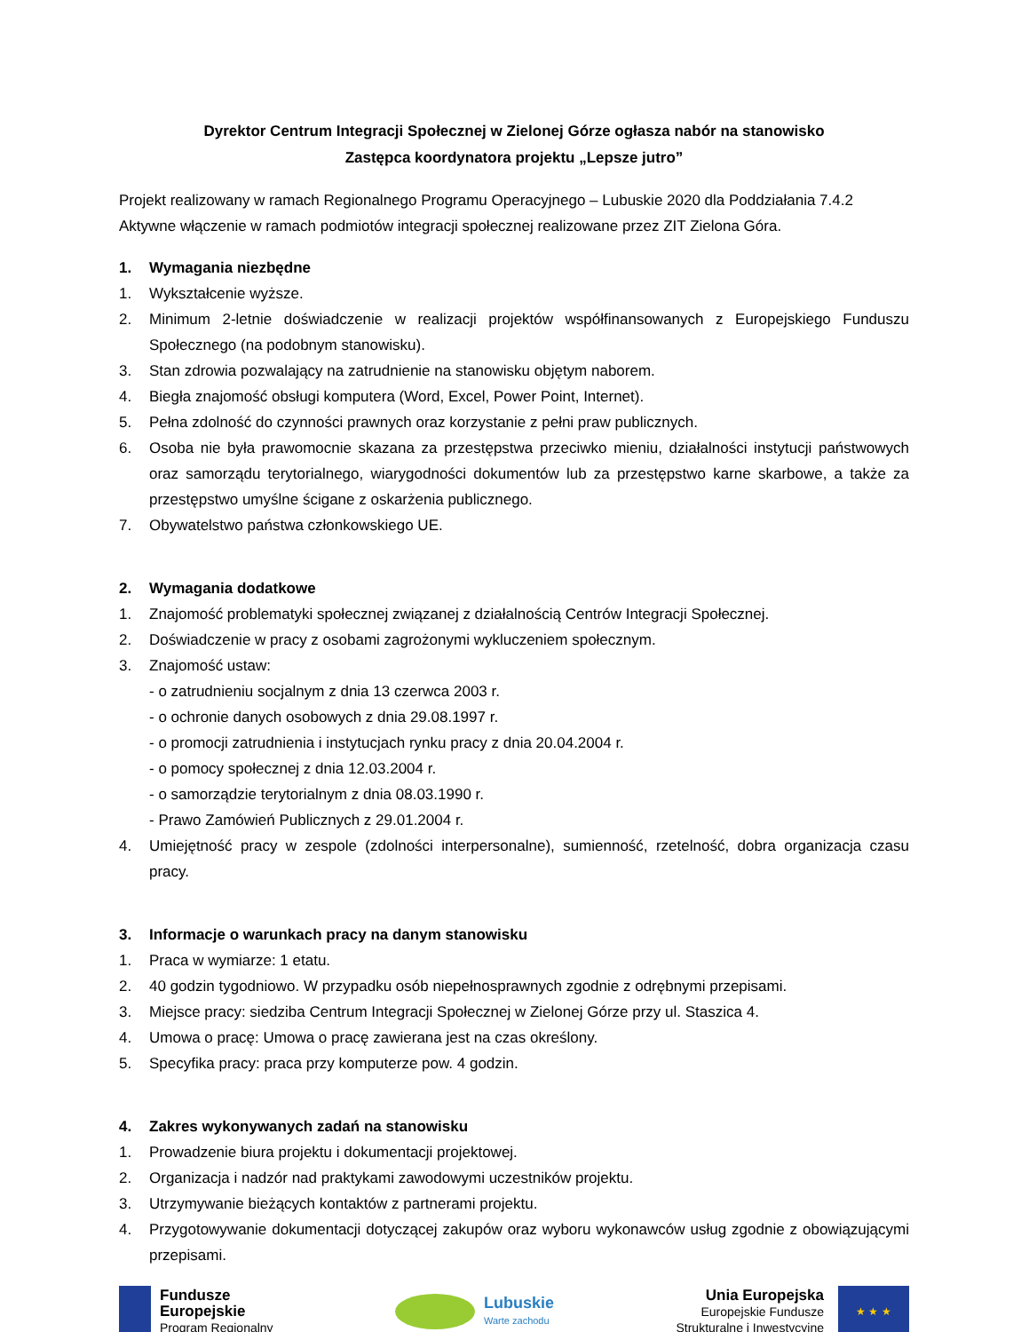Dyrektor Centrum Integracji Społecznej w Zielonej Górze ogłasza nabór na stanowisko
Zastępca koordynatora projektu „Lepsze jutro”
Projekt realizowany w ramach Regionalnego Programu Operacyjnego – Lubuskie 2020 dla Poddziałania 7.4.2 Aktywne włączenie w ramach podmiotów integracji społecznej realizowane przez ZIT Zielona Góra.
1. Wymagania niezbędne
1. Wykształcenie wyższe.
2. Minimum 2-letnie doświadczenie w realizacji projektów współfinansowanych z Europejskiego Funduszu Społecznego (na podobnym stanowisku).
3. Stan zdrowia pozwalający na zatrudnienie na stanowisku objętym naborem.
4. Biegła znajomość obsługi komputera (Word, Excel, Power Point, Internet).
5. Pełna zdolność do czynności prawnych oraz korzystanie z pełni praw publicznych.
6. Osoba nie była prawomocnie skazana za przestępstwa przeciwko mieniu, działalności instytucji państwowych oraz samorządu terytorialnego, wiarygodności dokumentów lub za przestępstwo karne skarbowe, a także za przestępstwo umyślne ścigane z oskarżenia publicznego.
7. Obywatelstwo państwa członkowskiego UE.
2. Wymagania dodatkowe
1. Znajomość problematyki społecznej związanej z działalnością Centrów Integracji Społecznej.
2. Doświadczenie w pracy z osobami zagrożonymi wykluczeniem społecznym.
3. Znajomość ustaw:
- o zatrudnieniu socjalnym z dnia 13 czerwca 2003 r.
- o ochronie danych osobowych z dnia 29.08.1997 r.
- o promocji zatrudnienia i instytucjach rynku pracy z dnia 20.04.2004 r.
- o pomocy społecznej z dnia 12.03.2004 r.
- o samorządzie terytorialnym z dnia 08.03.1990 r.
- Prawo Zamówień Publicznych z 29.01.2004 r.
4. Umiejętność pracy w zespole (zdolności interpersonalne), sumienność, rzetelność, dobra organizacja czasu pracy.
3. Informacje o warunkach pracy na danym stanowisku
1. Praca w wymiarze: 1 etatu.
2. 40 godzin tygodniowo. W przypadku osób niepełnosprawnych zgodnie z odrębnymi przepisami.
3. Miejsce pracy: siedziba Centrum Integracji Społecznej w Zielonej Górze przy ul. Staszica 4.
4. Umowa o pracę: Umowa o pracę zawierana jest na czas określony.
5. Specyfika pracy: praca przy komputerze pow. 4 godzin.
4. Zakres wykonywanych zadań na stanowisku
1. Prowadzenie biura projektu i dokumentacji projektowej.
2. Organizacja i nadzór nad praktykami zawodowymi uczestników projektu.
3. Utrzymywanie bieżących kontaktów z partnerami projektu.
4. Przygotowywanie dokumentacji dotyczącej zakupów oraz wyboru wykonawców usług zgodnie z obowiązującymi przepisami.
Fundusze
Europejskie
Program Regionalny
Lubuskie
Warte zachodu
Unia Europejska
Europejskie Fundusze
Strukturalne i Inwestycyjne
★ ★ ★